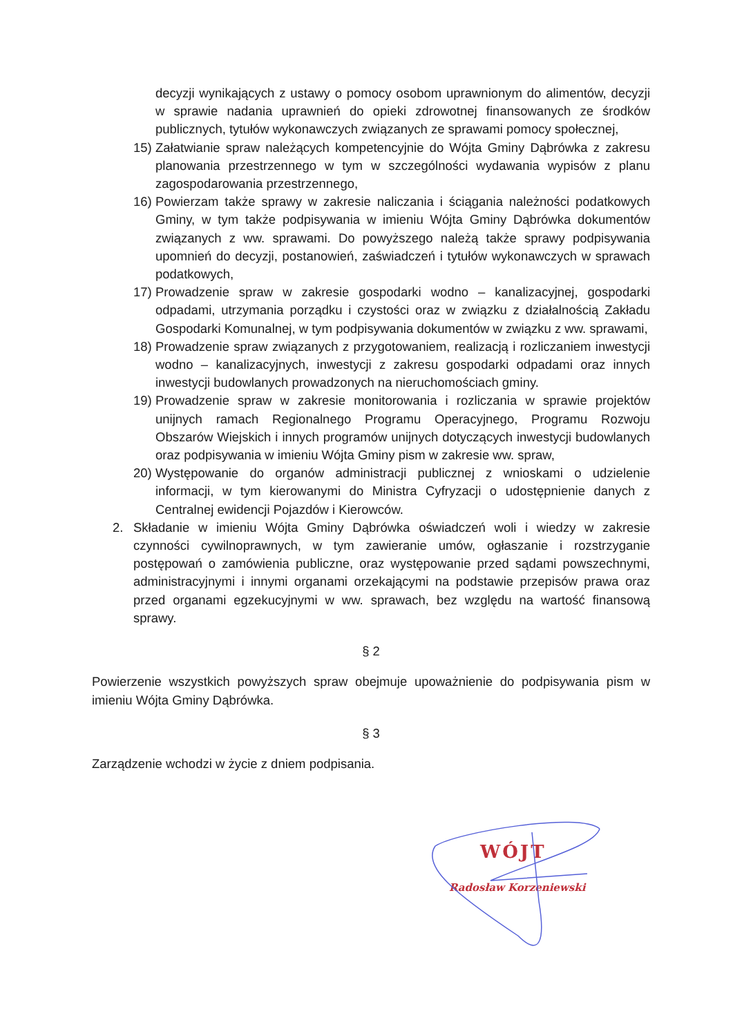decyzji wynikających z ustawy o pomocy osobom uprawnionym do alimentów, decyzji w sprawie nadania uprawnień do opieki zdrowotnej finansowanych ze środków publicznych, tytułów wykonawczych związanych ze sprawami pomocy społecznej,
15) Załatwianie spraw należących kompetencyjnie do Wójta Gminy Dąbrówka z zakresu planowania przestrzennego w tym w szczególności wydawania wypisów z planu zagospodarowania przestrzennego,
16) Powierzam także sprawy w zakresie naliczania i ściągania należności podatkowych Gminy, w tym także podpisywania w imieniu Wójta Gminy Dąbrówka dokumentów związanych z ww. sprawami. Do powyższego należą także sprawy podpisywania upomnień do decyzji, postanowień, zaświadczeń i tytułów wykonawczych w sprawach podatkowych,
17) Prowadzenie spraw w zakresie gospodarki wodno – kanalizacyjnej, gospodarki odpadami, utrzymania porządku i czystości oraz w związku z działalnością Zakładu Gospodarki Komunalnej, w tym podpisywania dokumentów w związku z ww. sprawami,
18) Prowadzenie spraw związanych z przygotowaniem, realizacją i rozliczaniem inwestycji wodno – kanalizacyjnych, inwestycji z zakresu gospodarki odpadami oraz innych inwestycji budowlanych prowadzonych na nieruchomościach gminy.
19) Prowadzenie spraw w zakresie monitorowania i rozliczania w sprawie projektów unijnych ramach Regionalnego Programu Operacyjnego, Programu Rozwoju Obszarów Wiejskich i innych programów unijnych dotyczących inwestycji budowlanych oraz podpisywania w imieniu Wójta Gminy pism w zakresie ww. spraw,
20) Występowanie do organów administracji publicznej z wnioskami o udzielenie informacji, w tym kierowanymi do Ministra Cyfryzacji o udostępnienie danych z Centralnej ewidencji Pojazdów i Kierowców.
2. Składanie w imieniu Wójta Gminy Dąbrówka oświadczeń woli i wiedzy w zakresie czynności cywilnoprawnych, w tym zawieranie umów, ogłaszanie i rozstrzyganie postępowań o zamówienia publiczne, oraz występowanie przed sądami powszechnymi, administracyjnymi i innymi organami orzekającymi na podstawie przepisów prawa oraz przed organami egzekucyjnymi w ww. sprawach, bez względu na wartość finansową sprawy.
§ 2
Powierzenie wszystkich powyższych spraw obejmuje upoważnienie do podpisywania pism w imieniu Wójta Gminy Dąbrówka.
§ 3
Zarządzenie wchodzi w życie z dniem podpisania.
WÓJT
Radosław Korzeniewski